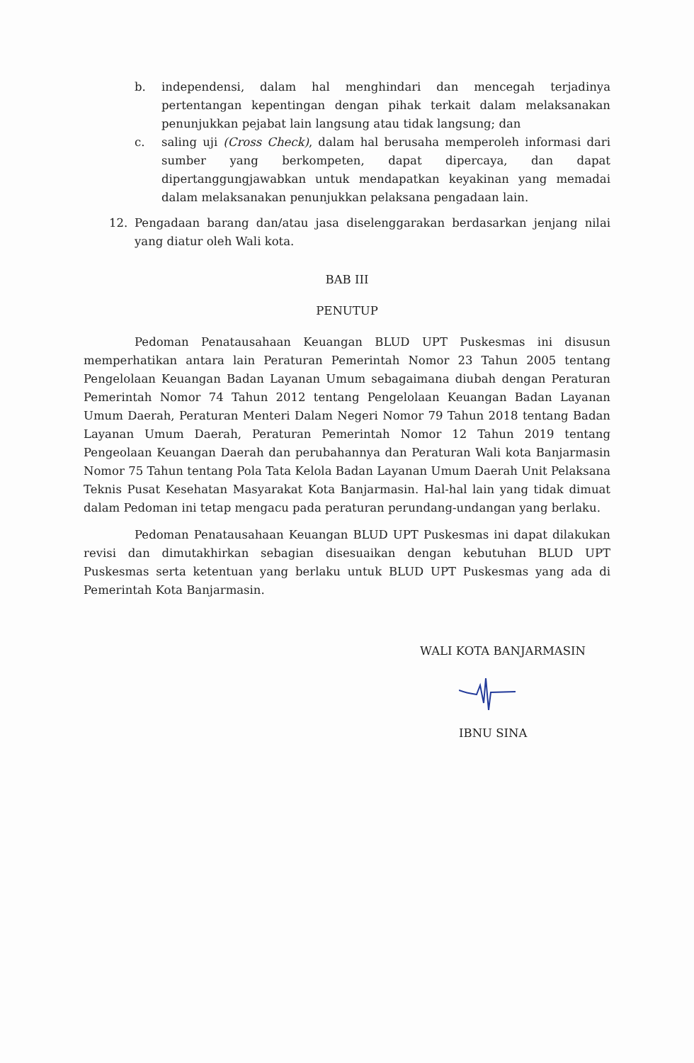b. independensi, dalam hal menghindari dan mencegah terjadinya pertentangan kepentingan dengan pihak terkait dalam melaksanakan penunjukkan pejabat lain langsung atau tidak langsung; dan
c. saling uji (Cross Check), dalam hal berusaha memperoleh informasi dari sumber yang berkompeten, dapat dipercaya, dan dapat dipertanggungjawabkan untuk mendapatkan keyakinan yang memadai dalam melaksanakan penunjukkan pelaksana pengadaan lain.
12. Pengadaan barang dan/atau jasa diselenggarakan berdasarkan jenjang nilai yang diatur oleh Wali kota.
BAB III
PENUTUP
Pedoman Penatausahaan Keuangan BLUD UPT Puskesmas ini disusun memperhatikan antara lain Peraturan Pemerintah Nomor 23 Tahun 2005 tentang Pengelolaan Keuangan Badan Layanan Umum sebagaimana diubah dengan Peraturan Pemerintah Nomor 74 Tahun 2012 tentang Pengelolaan Keuangan Badan Layanan Umum Daerah, Peraturan Menteri Dalam Negeri Nomor 79 Tahun 2018 tentang Badan Layanan Umum Daerah, Peraturan Pemerintah Nomor 12 Tahun 2019 tentang Pengeolaan Keuangan Daerah dan perubahannya dan Peraturan Wali kota Banjarmasin Nomor 75 Tahun tentang Pola Tata Kelola Badan Layanan Umum Daerah Unit Pelaksana Teknis Pusat Kesehatan Masyarakat Kota Banjarmasin. Hal-hal lain yang tidak dimuat dalam Pedoman ini tetap mengacu pada peraturan perundang-undangan yang berlaku.
Pedoman Penatausahaan Keuangan BLUD UPT Puskesmas ini dapat dilakukan revisi dan dimutakhirkan sebagian disesuaikan dengan kebutuhan BLUD UPT Puskesmas serta ketentuan yang berlaku untuk BLUD UPT Puskesmas yang ada di Pemerintah Kota Banjarmasin.
WALI KOTA BANJARMASIN
IBNU SINA